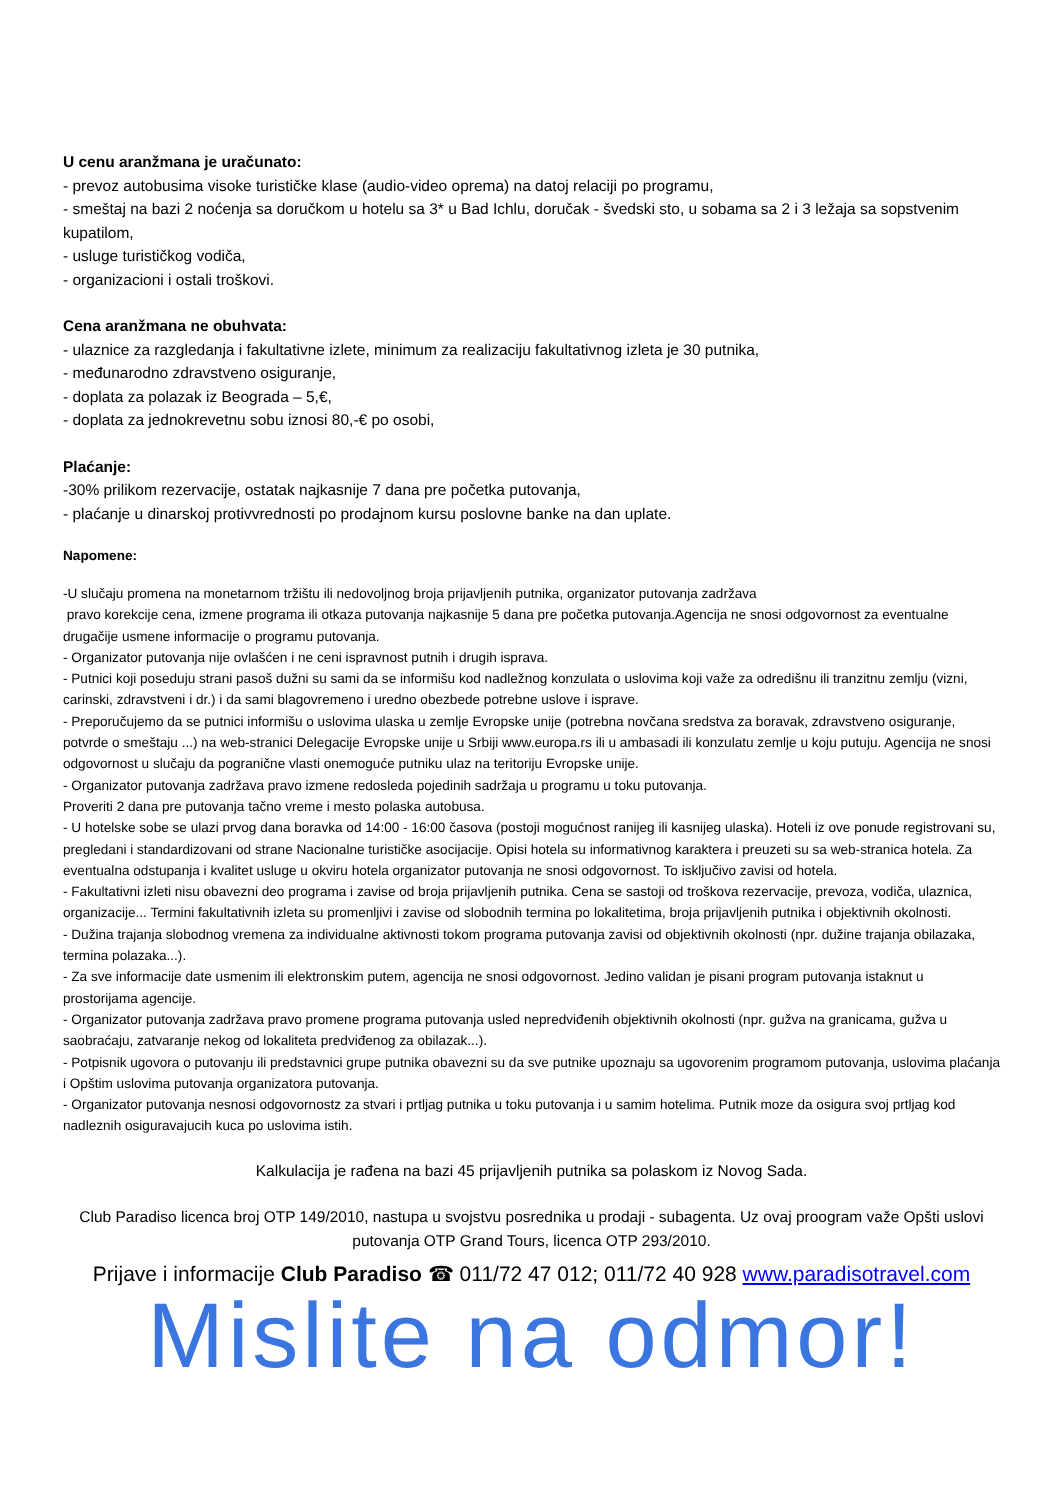U cenu aranžmana je uračunato:
- prevoz autobusima visoke turističke klase (audio-video oprema) na datoj relaciji po programu,
- smeštaj na bazi 2 noćenja sa doručkom u hotelu sa 3* u Bad Ichlu, doručak - švedski sto, u sobama sa 2 i 3 ležaja sa sopstvenim kupatilom,
- usluge turističkog vodiča,
- organizacioni i ostali troškovi.
Cena aranžmana ne obuhvata:
- ulaznice za razgledanja i fakultativne izlete, minimum za realizaciju fakultativnog izleta je 30 putnika,
- međunarodno zdravstveno osiguranje,
- doplata za polazak iz Beograda – 5,€,
- doplata za jednokrevetnu sobu iznosi 80,-€ po osobi,
Plaćanje:
-30% prilikom rezervacije, ostatak najkasnije 7 dana pre početka putovanja,
- plaćanje u dinarskoj protivvrednosti po prodajnom kursu poslovne banke na dan uplate.
Napomene:
-U slučaju promena na monetarnom tržištu ili nedovoljnog broja prijavljenih putnika, organizator putovanja zadržava
pravo korekcije cena, izmene programa ili otkaza putovanja najkasnije 5 dana pre početka putovanja.Agencija ne snosi odgovornost za eventualne drugačije usmene informacije o programu putovanja.
- Organizator putovanja nije ovlašćen i ne ceni ispravnost putnih i drugih isprava.
- Putnici koji poseduju strani pasoš dužni su sami da se informišu kod nadležnog konzulata o uslovima koji važe za odredišnu ili tranzitnu zemlju (vizni, carinski, zdravstveni i dr.) i da sami blagovremeno i uredno obezbede potrebne uslove i isprave.
- Preporučujemo da se putnici informišu o uslovima ulaska u zemlje Evropske unije (potrebna novčana sredstva za boravak, zdravstveno osiguranje, potvrde o smeštaju ...) na web-stranici Delegacije Evropske unije u Srbiji www.europa.rs ili u ambasadi ili konzulatu zemlje u koju putuju. Agencija ne snosi odgovornost u slučaju da pogranične vlasti onemoguće putniku ulaz na teritoriju Evropske unije.
- Organizator putovanja zadržava pravo izmene redosleda pojedinih sadržaja u programu u toku putovanja.
Proveriti 2 dana pre putovanja tačno vreme i mesto polaska autobusa.
- U hotelske sobe se ulazi prvog dana boravka od 14:00 - 16:00 časova (postoji mogućnost ranijeg ili kasnijeg ulaska). Hoteli iz ove ponude registrovani su, pregledani i standardizovani od strane Nacionalne turističke asocijacije. Opisi hotela su informativnog karaktera i preuzeti su sa web-stranica hotela. Za eventualna odstupanja i kvalitet usluge u okviru hotela organizator putovanja ne snosi odgovornost. To isključivo zavisi od hotela.
- Fakultativni izleti nisu obavezni deo programa i zavise od broja prijavljenih putnika. Cena se sastoji od troškova rezervacije, prevoza, vodiča, ulaznica, organizacije... Termini fakultativnih izleta su promenljivi i zavise od slobodnih termina po lokalitetima, broja prijavljenih putnika i objektivnih okolnosti.
- Dužina trajanja slobodnog vremena za individualne aktivnosti tokom programa putovanja zavisi od objektivnih okolnosti (npr. dužine trajanja obilazaka, termina polazaka...).
- Za sve informacije date usmenim ili elektronskim putem, agencija ne snosi odgovornost. Jedino validan je pisani program putovanja istaknut u prostorijama agencije.
- Organizator putovanja zadržava pravo promene programa putovanja usled nepredviđenih objektivnih okolnosti (npr. gužva na granicama, gužva u saobraćaju, zatvaranje nekog od lokaliteta predviđenog za obilazak...).
- Potpisnik ugovora o putovanju ili predstavnici grupe putnika obavezni su da sve putnike upoznaju sa ugovorenim programom putovanja, uslovima plaćanja i Opštim uslovima putovanja organizatora putovanja.
- Organizator putovanja nesnosi odgovornostz za stvari i prtljag putnika u toku putovanja i u samim hotelima. Putnik moze da osigura svoj prtljag kod nadleznih osiguravajucih kuca po uslovima istih.
Kalkulacija je rađena na bazi 45 prijavljenih putnika sa polaskom iz Novog Sada.
Club Paradiso licenca broj OTP 149/2010, nastupa u svojstvu posrednika u prodaji - subagenta. Uz ovaj proogram važe Opšti uslovi putovanja OTP Grand Tours, licenca OTP 293/2010.
Prijave i informacije Club Paradiso ☎ 011/72 47 012; 011/72 40 928 www.paradisotravel.com
Mislite na odmor!